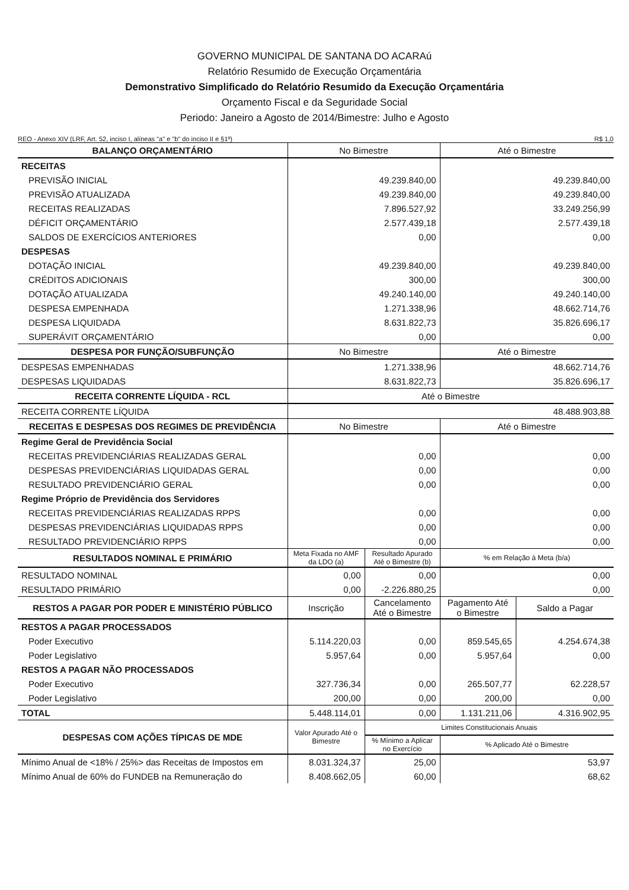GOVERNO MUNICIPAL DE SANTANA DO ACARAú
Relatório Resumido de Execução Orçamentária
Demonstrativo Simplificado do Relatório Resumido da Execução Orçamentária
Orçamento Fiscal e da Seguridade Social
Periodo: Janeiro a Agosto de 2014/Bimestre: Julho e Agosto
REO - Anexo XIV (LRF, Art. 52, inciso I, alíneas "a" e "b" do inciso II e §1º) R$ 1,0
| BALANÇO ORÇAMENTÁRIO | No Bimestre | | Até o Bimestre | |
| --- | --- | --- | --- | --- |
| RECEITAS | | | | |
| PREVISÃO INICIAL | 49.239.840,00 | | 49.239.840,00 | |
| PREVISÃO ATUALIZADA | 49.239.840,00 | | 49.239.840,00 | |
| RECEITAS REALIZADAS | 7.896.527,92 | | 33.249.256,99 | |
| DÉFICIT ORÇAMENTÁRIO | 2.577.439,18 | | 2.577.439,18 | |
| SALDOS DE EXERCÍCIOS ANTERIORES | 0,00 | | 0,00 | |
| DESPESAS | | | | |
| DOTAÇÃO INICIAL | 49.239.840,00 | | 49.239.840,00 | |
| CRÉDITOS ADICIONAIS | 300,00 | | 300,00 | |
| DOTAÇÃO ATUALIZADA | 49.240.140,00 | | 49.240.140,00 | |
| DESPESA EMPENHADA | 1.271.338,96 | | 48.662.714,76 | |
| DESPESA LIQUIDADA | 8.631.822,73 | | 35.826.696,17 | |
| SUPERÁVIT ORÇAMENTÁRIO | 0,00 | | 0,00 | |
| DESPESA POR FUNÇÃO/SUBFUNÇÃO | No Bimestre | | Até o Bimestre | |
| DESPESAS EMPENHADAS | 1.271.338,96 | | 48.662.714,76 | |
| DESPESAS LIQUIDADAS | 8.631.822,73 | | 35.826.696,17 | |
| RECEITA CORRENTE LÍQUIDA - RCL | Até o Bimestre | | | |
| RECEITA CORRENTE LÍQUIDA | 48.488.903,88 | | | |
| RECEITAS E DESPESAS DOS REGIMES DE PREVIDÊNCIA | No Bimestre | | Até o Bimestre | |
| Regime Geral de Previdência Social | | | | |
| RECEITAS PREVIDENCIÁRIAS REALIZADAS GERAL | 0,00 | | 0,00 | |
| DESPESAS PREVIDENCIÁRIAS LIQUIDADAS GERAL | 0,00 | | 0,00 | |
| RESULTADO PREVIDENCIÁRIO GERAL | 0,00 | | 0,00 | |
| Regime Próprio de Previdência dos Servidores | | | | |
| RECEITAS PREVIDENCIÁRIAS REALIZADAS RPPS | 0,00 | | 0,00 | |
| DESPESAS PREVIDENCIÁRIAS LIQUIDADAS RPPS | 0,00 | | 0,00 | |
| RESULTADO PREVIDENCIÁRIO RPPS | 0,00 | | 0,00 | |
| RESULTADOS NOMINAL E PRIMÁRIO | Meta Fixada no AMF da LDO (a) | Resultado Apurado Até o Bimestre (b) | % em Relação à Meta (b/a) | |
| RESULTADO NOMINAL | 0,00 | 0,00 | 0,00 | |
| RESULTADO PRIMÁRIO | 0,00 | -2.226.880,25 | 0,00 | |
| RESTOS A PAGAR POR PODER E MINISTÉRIO PÚBLICO | Inscrição | Cancelamento Até o Bimestre | Pagamento Até o Bimestre | Saldo a Pagar |
| RESTOS A PAGAR PROCESSADOS | | | | |
| Poder Executivo | 5.114.220,03 | 0,00 | 859.545,65 | 4.254.674,38 |
| Poder Legislativo | 5.957,64 | 0,00 | 5.957,64 | 0,00 |
| RESTOS A PAGAR NÃO PROCESSADOS | | | | |
| Poder Executivo | 327.736,34 | 0,00 | 265.507,77 | 62.228,57 |
| Poder Legislativo | 200,00 | 0,00 | 200,00 | 0,00 |
| TOTAL | 5.448.114,01 | 0,00 | 1.131.211,06 | 4.316.902,95 |
| DESPESAS COM AÇÕES TÍPICAS DE MDE | Valor Apurado Até o Bimestre | Limites Constitucionais Anuais | | |
| | | % Mínimo a Aplicar no Exercício | % Aplicado Até o Bimestre | |
| Mínimo Anual de <18% / 25%> das Receitas de Impostos em | 8.031.324,37 | 25,00 | 53,97 | |
| Mínimo Anual de 60% do FUNDEB na Remuneração do | 8.408.662,05 | 60,00 | 68,62 | |